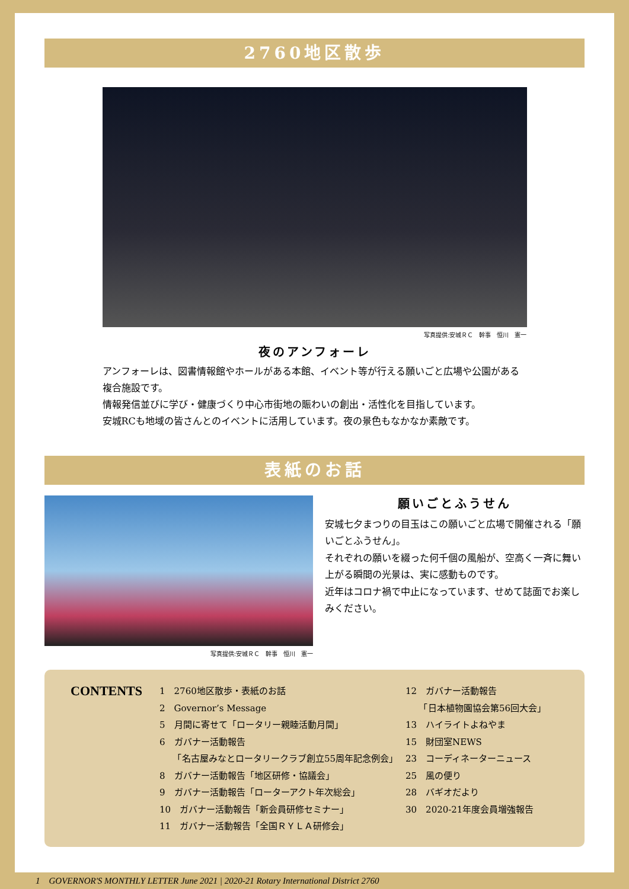2760地区散歩
写真提供:安城ＲＣ　幹事　恒川　憲一
夜のアンフォーレ
アンフォーレは、図書情報館やホールがある本館、イベント等が行える願いごと広場や公園がある複合施設です。
情報発信並びに学び・健康づくり中心市街地の賑わいの創出・活性化を目指しています。
安城RCも地域の皆さんとのイベントに活用しています。夜の景色もなかなか素敵です。
表紙のお話
写真提供:安城ＲＣ　幹事　恒川　憲一
願いごとふうせん
安城七夕まつりの目玉はこの願いごと広場で開催される「願いごとふうせん」。
それぞれの願いを綴った何千個の風船が、空高く一斉に舞い上がる瞬間の光景は、実に感動ものです。
近年はコロナ禍で中止になっています、せめて誌面でお楽しみください。
CONTENTS
1　2760地区散歩・表紙のお話
2　Governor’s Message
5　月間に寄せて「ロータリー親睦活動月間」
6　ガバナー活動報告
　　「名古屋みなとロータリークラブ創立55周年記念例会」
8　ガバナー活動報告「地区研修・協議会」
9　ガバナー活動報告「ローターアクト年次総会」
10　ガバナー活動報告「新会員研修セミナー」
11　ガバナー活動報告「全国ＲＹＬＡ研修会」
12　ガバナー活動報告
　　「日本植物園協会第56回大会」
13　ハイライトよねやま
15　財団室NEWS
23　コーディネーターニュース
25　風の便り
28　バギオだより
30　2020-21年度会員増強報告
1　GOVERNOR'S MONTHLY LETTER June 2021 | 2020-21 Rotary International District 2760